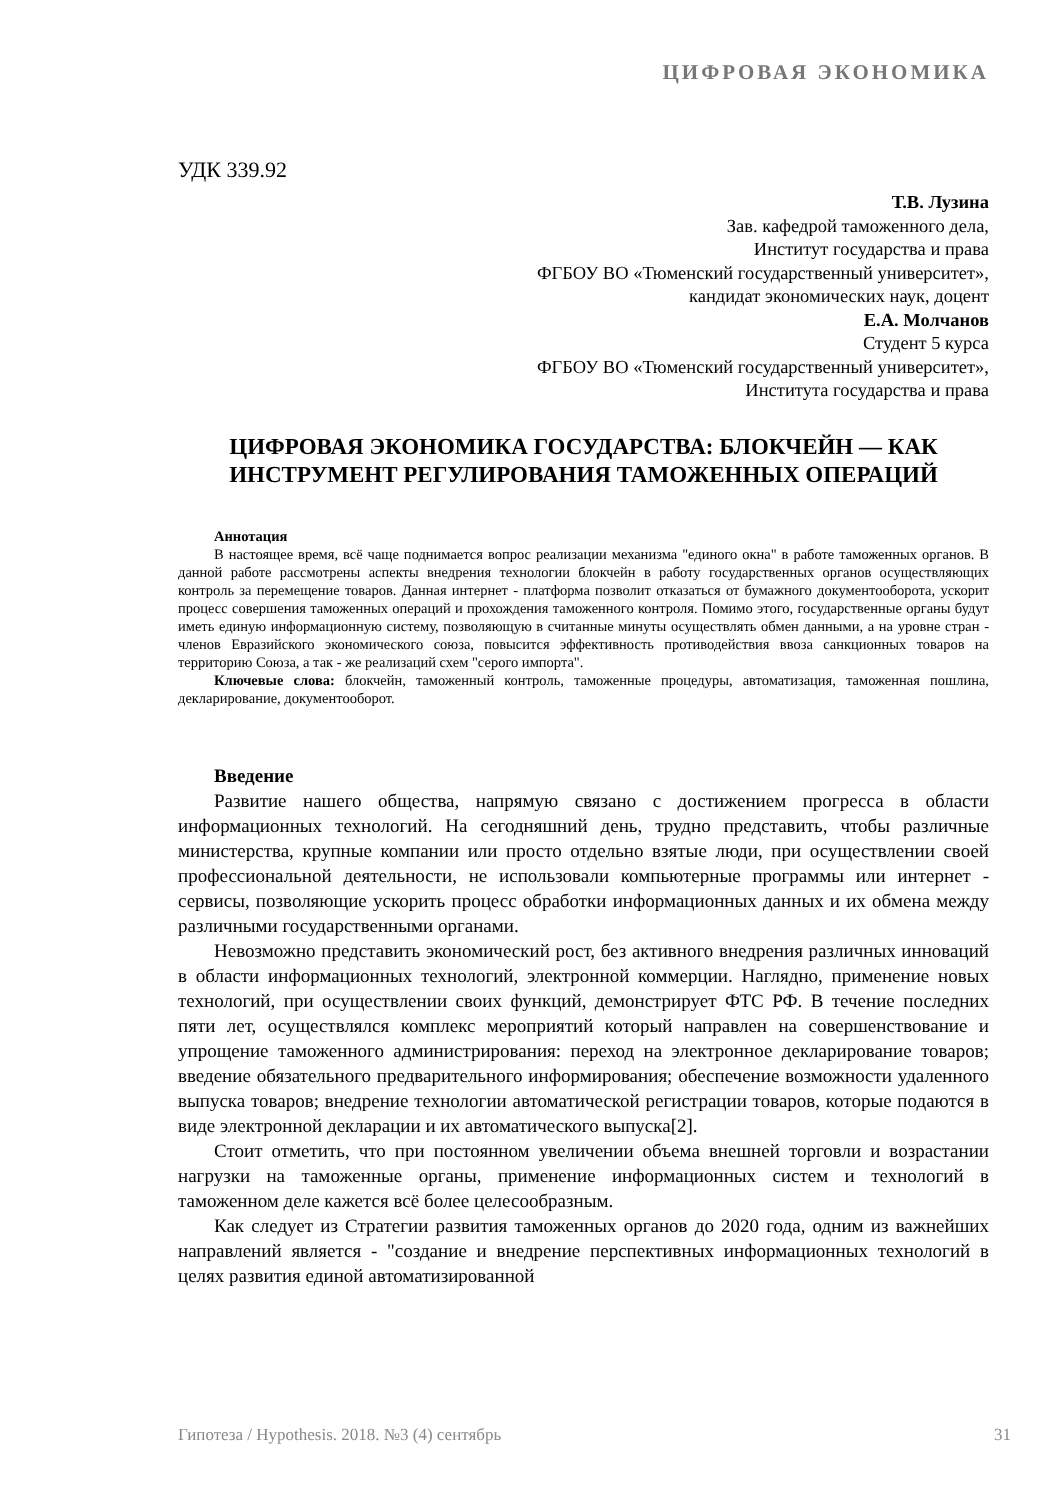ЦИФРОВАЯ ЭКОНОМИКА
УДК 339.92
Т.В. Лузина
Зав. кафедрой таможенного дела,
Институт государства и права
ФГБОУ ВО «Тюменский государственный университет»,
кандидат экономических наук, доцент
Е.А. Молчанов
Студент 5 курса
ФГБОУ ВО «Тюменский государственный университет»,
Института государства и права
ЦИФРОВАЯ ЭКОНОМИКА ГОСУДАРСТВА: БЛОКЧЕЙН — КАК ИНСТРУМЕНТ РЕГУЛИРОВАНИЯ ТАМОЖЕННЫХ ОПЕРАЦИЙ
Аннотация
В настоящее время, всё чаще поднимается вопрос реализации механизма "единого окна" в работе таможенных органов. В данной работе рассмотрены аспекты внедрения технологии блокчейн в работу государственных органов осуществляющих контроль за перемещение товаров. Данная интернет - платформа позволит отказаться от бумажного документооборота, ускорит процесс совершения таможенных операций и прохождения таможенного контроля. Помимо этого, государственные органы будут иметь единую информационную систему, позволяющую в считанные минуты осуществлять обмен данными, а на уровне стран - членов Евразийского экономического союза, повысится эффективность противодействия ввоза санкционных товаров на территорию Союза, а так - же реализаций схем "серого импорта".
Ключевые слова: блокчейн, таможенный контроль, таможенные процедуры, автоматизация, таможенная пошлина, декларирование, документооборот.
Введение
Развитие нашего общества, напрямую связано с достижением прогресса в области информационных технологий. На сегодняшний день, трудно представить, чтобы различные министерства, крупные компании или просто отдельно взятые люди, при осуществлении своей профессиональной деятельности, не использовали компьютерные программы или интернет - сервисы, позволяющие ускорить процесс обработки информационных данных и их обмена между различными государственными органами.
Невозможно представить экономический рост, без активного внедрения различных инноваций в области информационных технологий, электронной коммерции. Наглядно, применение новых технологий, при осуществлении своих функций, демонстрирует ФТС РФ. В течение последних пяти лет, осуществлялся комплекс мероприятий который направлен на совершенствование и упрощение таможенного администрирования: переход на электронное декларирование товаров; введение обязательного предварительного информирования; обеспечение возможности удаленного выпуска товаров; внедрение технологии автоматической регистрации товаров, которые подаются в виде электронной декларации и их автоматического выпуска[2].
Стоит отметить, что при постоянном увеличении объема внешней торговли и возрастании нагрузки на таможенные органы, применение информационных систем и технологий в таможенном деле кажется всё более целесообразным.
Как следует из Стратегии развития таможенных органов до 2020 года, одним из важнейших направлений является - "создание и внедрение перспективных информационных технологий в целях развития единой автоматизированной
Гипотеза / Hypothesis. 2018. №3 (4) сентябрь 31